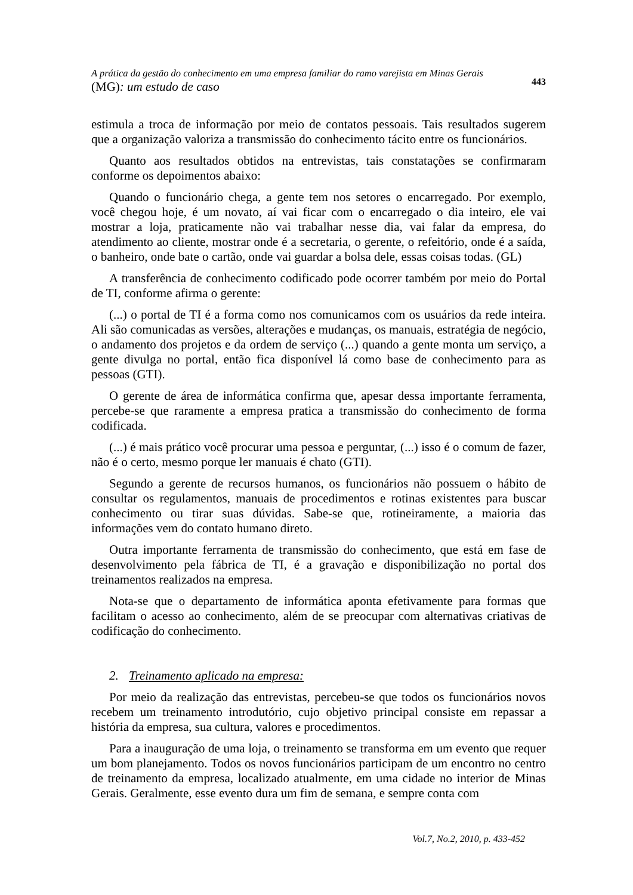A prática da gestão do conhecimento em uma empresa familiar do ramo varejista em Minas Gerais
(MG): um estudo de caso
443
estimula a troca de informação por meio de contatos pessoais. Tais resultados sugerem que a organização valoriza a transmissão do conhecimento tácito entre os funcionários.
Quanto aos resultados obtidos na entrevistas, tais constatações se confirmaram conforme os depoimentos abaixo:
Quando o funcionário chega, a gente tem nos setores o encarregado. Por exemplo, você chegou hoje, é um novato, aí vai ficar com o encarregado o dia inteiro, ele vai mostrar a loja, praticamente não vai trabalhar nesse dia, vai falar da empresa, do atendimento ao cliente, mostrar onde é a secretaria, o gerente, o refeitório, onde é a saída, o banheiro, onde bate o cartão, onde vai guardar a bolsa dele, essas coisas todas. (GL)
A transferência de conhecimento codificado pode ocorrer também por meio do Portal de TI, conforme afirma o gerente:
(...) o portal de TI é a forma como nos comunicamos com os usuários da rede inteira. Ali são comunicadas as versões, alterações e mudanças, os manuais, estratégia de negócio, o andamento dos projetos e da ordem de serviço (...) quando a gente monta um serviço, a gente divulga no portal, então fica disponível lá como base de conhecimento para as pessoas (GTI).
O gerente de área de informática confirma que, apesar dessa importante ferramenta, percebe-se que raramente a empresa pratica a transmissão do conhecimento de forma codificada.
(...) é mais prático você procurar uma pessoa e perguntar, (...) isso é o comum de fazer, não é o certo, mesmo porque ler manuais é chato (GTI).
Segundo a gerente de recursos humanos, os funcionários não possuem o hábito de consultar os regulamentos, manuais de procedimentos e rotinas existentes para buscar conhecimento ou tirar suas dúvidas. Sabe-se que, rotineiramente, a maioria das informações vem do contato humano direto.
Outra importante ferramenta de transmissão do conhecimento, que está em fase de desenvolvimento pela fábrica de TI, é a gravação e disponibilização no portal dos treinamentos realizados na empresa.
Nota-se que o departamento de informática aponta efetivamente para formas que facilitam o acesso ao conhecimento, além de se preocupar com alternativas criativas de codificação do conhecimento.
2. Treinamento aplicado na empresa:
Por meio da realização das entrevistas, percebeu-se que todos os funcionários novos recebem um treinamento introdutório, cujo objetivo principal consiste em repassar a história da empresa, sua cultura, valores e procedimentos.
Para a inauguração de uma loja, o treinamento se transforma em um evento que requer um bom planejamento. Todos os novos funcionários participam de um encontro no centro de treinamento da empresa, localizado atualmente, em uma cidade no interior de Minas Gerais. Geralmente, esse evento dura um fim de semana, e sempre conta com
Vol.7, No.2, 2010, p. 433-452